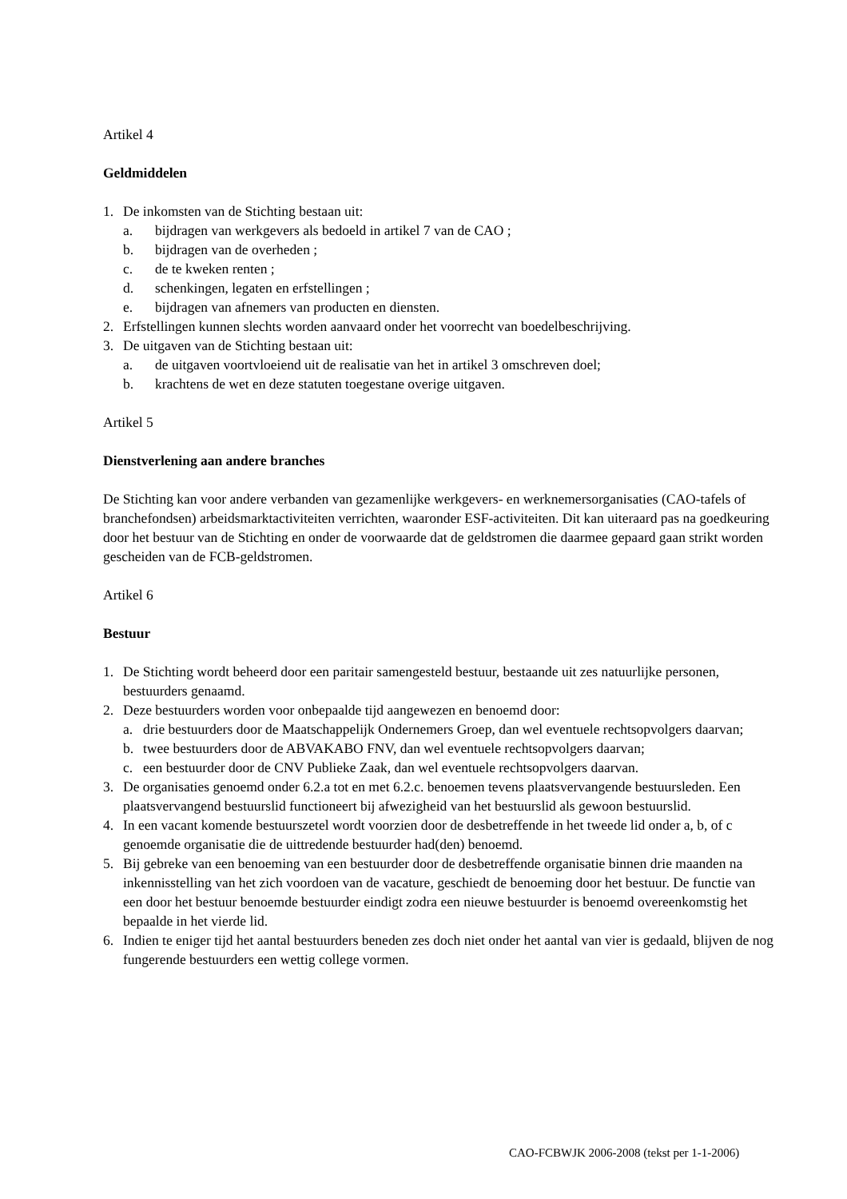Artikel 4
Geldmiddelen
1. De inkomsten van de Stichting bestaan uit:
a. bijdragen van werkgevers als bedoeld in artikel 7 van de CAO ;
b. bijdragen van de overheden ;
c. de te kweken renten ;
d. schenkingen, legaten en erfstellingen ;
e. bijdragen van afnemers van producten en diensten.
2. Erfstellingen kunnen slechts worden aanvaard onder het voorrecht van boedelbeschrijving.
3. De uitgaven van de Stichting bestaan uit:
a. de uitgaven voortvloeiend uit de realisatie van het in artikel 3 omschreven doel;
b. krachtens de wet en deze statuten toegestane overige uitgaven.
Artikel 5
Dienstverlening aan andere branches
De Stichting kan voor andere verbanden van gezamenlijke werkgevers- en werknemersorganisaties (CAO-tafels of branchefondsen) arbeidsmarktactiviteiten verrichten, waaronder ESF-activiteiten. Dit kan uiteraard pas na goedkeuring door het bestuur van de Stichting en onder de voorwaarde dat de geldstromen die daarmee gepaard gaan strikt worden gescheiden van de FCB-geldstromen.
Artikel 6
Bestuur
1. De Stichting wordt beheerd door een paritair samengesteld bestuur, bestaande uit zes natuurlijke personen, bestuurders genaamd.
2. Deze bestuurders worden voor onbepaalde tijd aangewezen en benoemd door:
a. drie bestuurders door de Maatschappelijk Ondernemers Groep, dan wel eventuele rechtsopvolgers daarvan;
b. twee bestuurders door de ABVAKABO FNV, dan wel eventuele rechtsopvolgers daarvan;
c. een bestuurder door de CNV Publieke Zaak, dan wel eventuele rechtsopvolgers daarvan.
3. De organisaties genoemd onder 6.2.a tot en met 6.2.c. benoemen tevens plaatsvervangende bestuursleden. Een plaatsvervangend bestuurslid functioneert bij afwezigheid van het bestuurslid als gewoon bestuurslid.
4. In een vacant komende bestuurszetel wordt voorzien door de desbetreffende in het tweede lid onder a, b, of c genoemde organisatie die de uittredende bestuurder had(den) benoemd.
5. Bij gebreke van een benoeming van een bestuurder door de desbetreffende organisatie binnen drie maanden na inkennisstelling van het zich voordoen van de vacature, geschiedt de benoeming door het bestuur. De functie van een door het bestuur benoemde bestuurder eindigt zodra een nieuwe bestuurder is benoemd overeenkomstig het bepaalde in het vierde lid.
6. Indien te eniger tijd het aantal bestuurders beneden zes doch niet onder het aantal van vier is gedaald, blijven de nog fungerende bestuurders een wettig college vormen.
CAO-FCBWJK 2006-2008 (tekst per 1-1-2006)